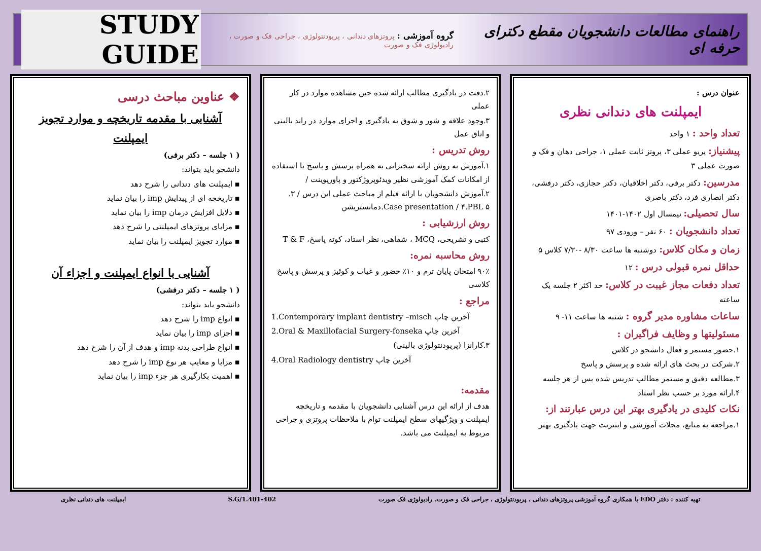راهنمای مطالعات دانشجویان مقطع دکترای حرفه ای گروه آموزشی : پروتزهای دندانی ، پریودنتولوژی ، جراحی فک و صورت ، رادیولوژی فک و صورت STUDY GUIDE
عنوان درس :
ایمپلنت های دندانی نظری
تعداد واحد : ۱ واحد
پیشنیاز: پریو عملی ۳، پروتز ثابت عملی ۱، جراحی دهان و فک و صورت عملی ۳
مدرسین: دکتر برفی، دکتر اخلاقیان، دکتر حجازی، دکتر درفشی، دکتر انصاری فرد، دکتر باصری
سال تحصیلی: نیمسال اول ۱۴۰۲-۱۴۰۱
تعداد دانشجویان : ۶۰ نفر – ورودی ۹۷
زمان و مکان کلاس: دوشنبه ها ساعت ۸/۳۰ -۷/۳۰ کلاس ۵
حداقل نمره قبولی درس : ۱۲
تعداد دفعات مجاز غیبت در کلاس: حد اکثر ۲ جلسه یک ساعته
ساعات مشاوره مدیر گروه : شنبه ها ساعت ۱۱- ۹
مسئولیتها و وظایف فراگیران :
۱.حضور مستمر و فعال دانشجو در کلاس
۲.شرکت در بحث های ارائه شده و پرسش و پاسخ
۳.مطالعه دقیق و مستمر مطالب تدریس شده پس از هر جلسه
۴.ارائه مورد بر حسب نظر استاد
نکات کلیدی در یادگیری بهتر این درس عبارتند از:
۱.مراجعه به منابع، مجلات آموزشی و اینترنت جهت یادگیری بهتر
۲.دقت در یادگیری مطالب ارائه شده حین مشاهده موارد در کار عملی
۳.وجود علاقه و شور و شوق به یادگیری و اجرای موارد در راند بالینی و اتاق عمل
روش تدریس :
۱.آموزش به روش ارائه سخنرانی به همراه پرسش و پاسخ با استفاده از امکانات کمک آموزشی نظیر ویدئوپروژکتور و پاورپوینت /
۲.آموزش دانشجویان با ارائه فیلم از مباحث عملی این درس / ۳. Case presentation / ۴.PBL ۵.دمانستریشن
روش ارزشیابی :
کتبی و تشریحی، MCQ ، شفاهی، نظر استاد، کوته پاسخ، T & F
روش محاسبه نمره:
۹۰٪ امتحان پایان ترم و ۱۰٪ حضور و غیاب و کوئیز و پرسش و پاسخ کلاسی
مراجع :
1.Contemporary implant dentistry –misch آخرین چاپ
2.Oral & Maxillofacial Surgery-fonseka آخرین چاپ
۳.کارانزا (پریودنتولوژی بالینی)
4.Oral Radiology dentistry آخرین چاپ
مقدمه:
هدف از ارائه این درس آشنایی دانشجویان با مقدمه و تاریخچه ایمپلنت و ویژگیهای سطح ایمپلنت توام با ملاحظات پروتزی و جراحی مربوط به ایمپلنت می باشد.
❖ عناوین مباحث درسی
آشنایی با مقدمه تاریخچه و موارد تجویز ایمپلنت
( ۱ جلسه – دکتر برفی)
دانشجو باید بتواند:
▪ ایمپلنت های دندانی را شرح دهد
▪ تاریخچه ای از پیدایش imp را بیان نماید
▪ دلایل افزایش درمان imp را بیان نماید
▪ مزایای پروتزهای ایمپلنتی را شرح دهد
▪ موارد تجویز ایمپلنت را بیان نماید
آشنایی با انواع ایمپلنت و اجزاء آن
( ۱ جلسه – دکتر درفشی)
دانشجو باید بتواند:
▪ انواع imp را شرح دهد
▪ اجزای imp را بیان نماید
▪ انواع طراحی بدنه imp و هدف از آن را شرح دهد
▪ مزایا و معایب هر نوع imp را شرح دهد
▪ اهمیت بکارگیری هر جزء imp را بیان نماید
تهیه کننده : دفتر EDO با همکاری گروه آموزشی پروتزهای دندانی ، پریودنتولوژی ، جراحی فک و صورت، رادیولوژی فک صورت S.G/1.401-402 ایمپلنت های دندانی نظری